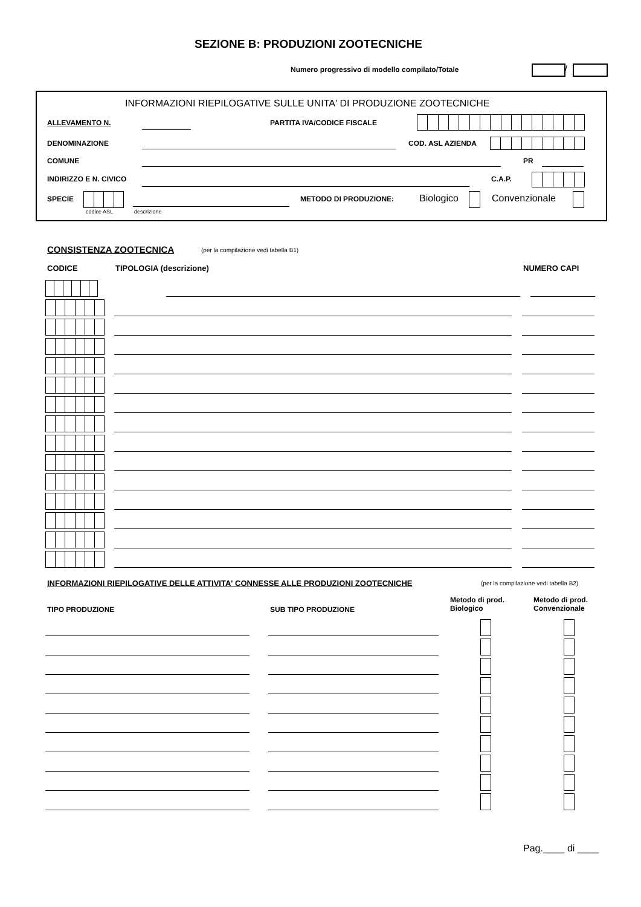SEZIONE B: PRODUZIONI ZOOTECNICHE
Numero progressivo di modello compilato/Totale /
INFORMAZIONI RIEPILOGATIVE SULLE UNITA' DI PRODUZIONE ZOOTECNICHE
ALLEVAMENTO N. PARTITA IVA/CODICE FISCALE
DENOMINAZIONE COD. ASL AZIENDA
COMUNE PR
INDIRIZZO E N. CIVICO C.A.P.
SPECIE
codice ASL descrizione
METODO DI PRODUZIONE: Biologico Convenzionale
CONSISTENZA ZOOTECNICA (per la compilazione vedi tabella B1)
CODICE TIPOLOGIA (descrizione) NUMERO CAPI
INFORMAZIONI RIEPILOGATIVE DELLE ATTIVITA' CONNESSE ALLE PRODUZIONI ZOOTECNICHE (per la compilazione vedi tabella B2)
TIPO PRODUZIONE SUB TIPO PRODUZIONE
Metodo di prod.
Biologico
Metodo di prod.
Convenzionale
Pag.____ di ____